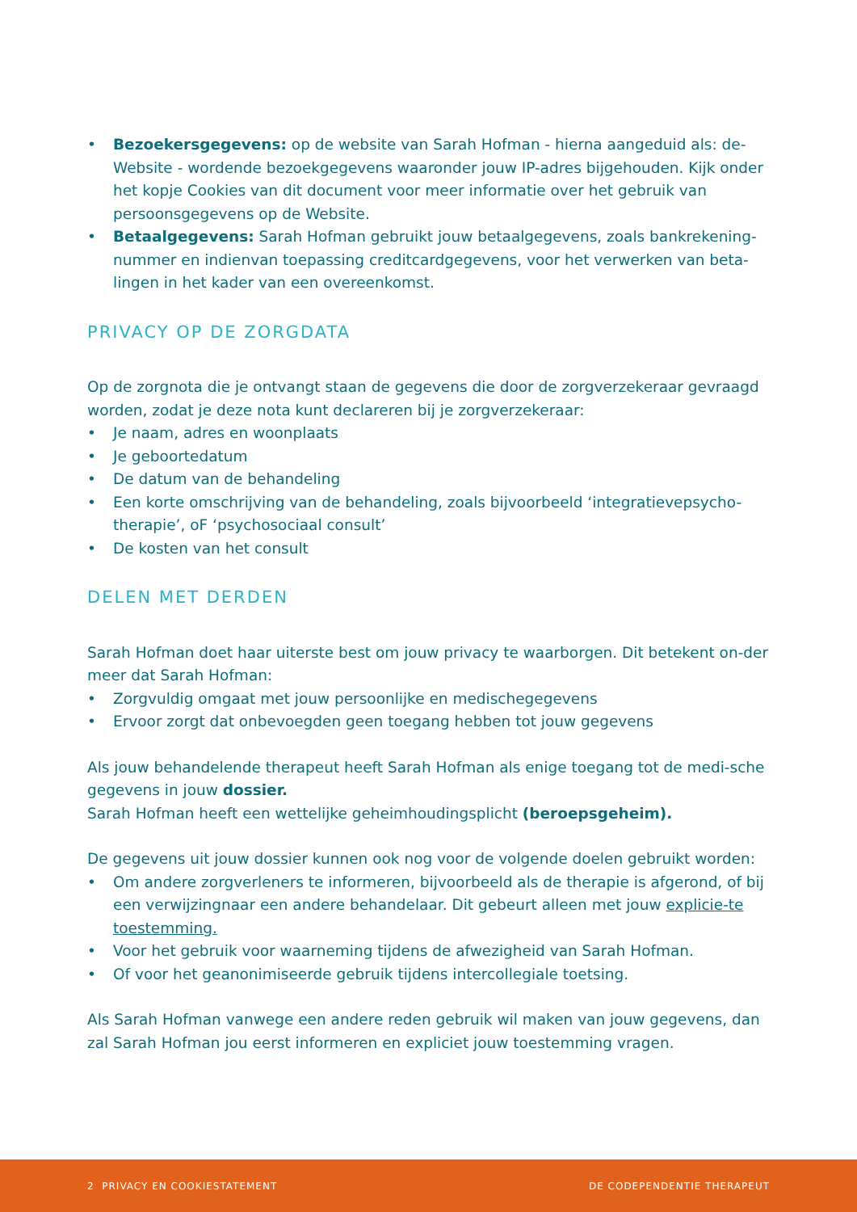• Bezoekersgegevens: op de website van Sarah Hofman - hierna aangeduid als: de-Website - wordende bezoekgegevens waaronder jouw IP-adres bijgehouden. Kijk onder het kopje Cookies van dit document voor meer informatie over het gebruik van persoonsgegevens op de Website.
• Betaalgegevens: Sarah Hofman gebruikt jouw betaalgegevens, zoals bankrekening-nummer en indienvan toepassing creditcardgegevens, voor het verwerken van beta-lingen in het kader van een overeenkomst.
PRIVACY OP DE ZORGDATA
Op de zorgnota die je ontvangt staan de gegevens die door de zorgverzekeraar gevraagd worden, zodat je deze nota kunt declareren bij je zorgverzekeraar:
• Je naam, adres en woonplaats
• Je geboortedatum
• De datum van de behandeling
• Een korte omschrijving van de behandeling, zoals bijvoorbeeld ‘integratievepsycho-therapie’, oF ‘psychosociaal consult’
• De kosten van het consult
DELEN MET DERDEN
Sarah Hofman doet haar uiterste best om jouw privacy te waarborgen. Dit betekent on-der meer dat Sarah Hofman:
• Zorgvuldig omgaat met jouw persoonlijke en medischegegevens
• Ervoor zorgt dat onbevoegden geen toegang hebben tot jouw gegevens
Als jouw behandelende therapeut heeft Sarah Hofman als enige toegang tot de medi-sche gegevens in jouw dossier.
Sarah Hofman heeft een wettelijke geheimhoudingsplicht (beroepsgeheim).
De gegevens uit jouw dossier kunnen ook nog voor de volgende doelen gebruikt worden:
• Om andere zorgverleners te informeren, bijvoorbeeld als de therapie is afgerond, of bij een verwijzingnaar een andere behandelaar. Dit gebeurt alleen met jouw explicie-te toestemming.
• Voor het gebruik voor waarneming tijdens de afwezigheid van Sarah Hofman.
• Of voor het geanonimiseerde gebruik tijdens intercollegiale toetsing.
Als Sarah Hofman vanwege een andere reden gebruik wil maken van jouw gegevens, dan zal Sarah Hofman jou eerst informeren en expliciet jouw toestemming vragen.
2 PRIVACY EN COOKIESTATEMENT DE CODEPENDENTIE THERAPEUT